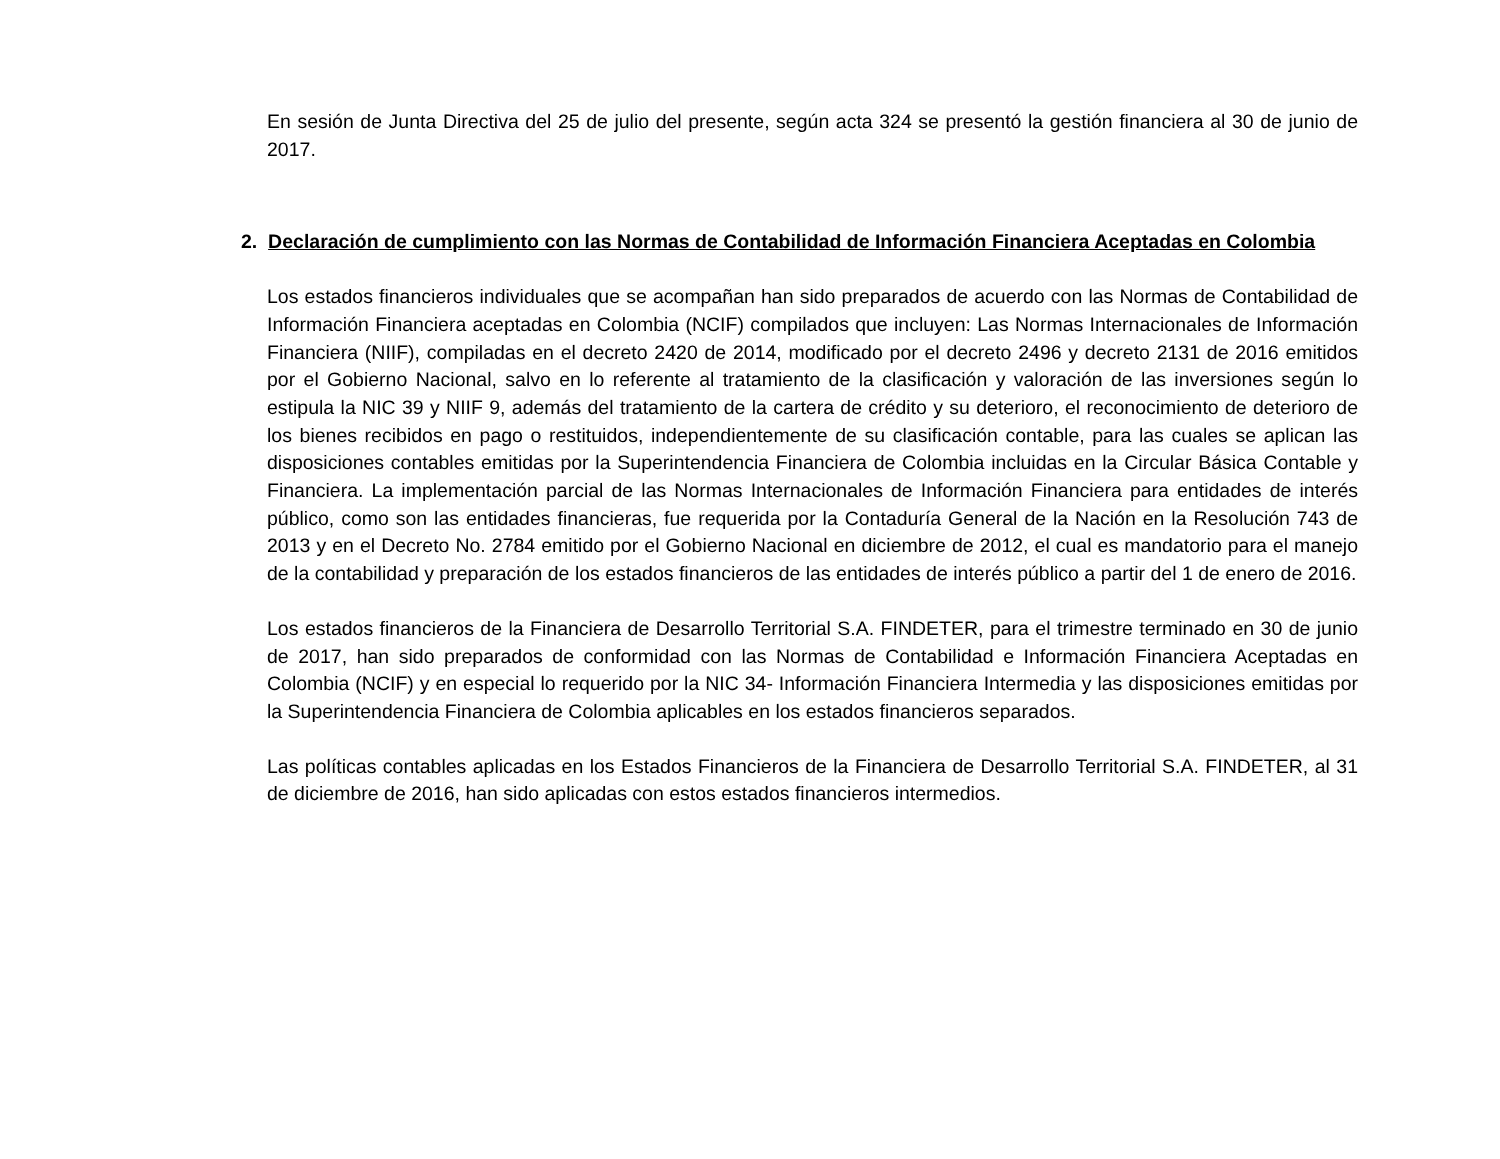En sesión de Junta Directiva del 25 de julio del presente, según acta 324 se presentó la gestión financiera al 30 de junio de 2017.
2. Declaración de cumplimiento con las Normas de Contabilidad de Información Financiera Aceptadas en Colombia
Los estados financieros individuales que se acompañan han sido preparados de acuerdo con las Normas de Contabilidad de Información Financiera aceptadas en Colombia (NCIF) compilados que incluyen: Las Normas Internacionales de Información Financiera (NIIF), compiladas en el decreto 2420 de 2014, modificado por el decreto 2496 y decreto 2131 de 2016 emitidos por el Gobierno Nacional, salvo en lo referente al tratamiento de la clasificación y valoración de las inversiones según lo estipula la NIC 39 y NIIF 9, además del tratamiento de la cartera de crédito y su deterioro, el reconocimiento de deterioro de los bienes recibidos en pago o restituidos, independientemente de su clasificación contable, para las cuales se aplican las disposiciones contables emitidas por la Superintendencia Financiera de Colombia incluidas en la Circular Básica Contable y Financiera. La implementación parcial de las Normas Internacionales de Información Financiera para entidades de interés público, como son las entidades financieras, fue requerida por la Contaduría General de la Nación en la Resolución 743 de 2013 y en el Decreto No. 2784 emitido por el Gobierno Nacional en diciembre de 2012, el cual es mandatorio para el manejo de la contabilidad y preparación de los estados financieros de las entidades de interés público a partir del 1 de enero de 2016.
Los estados financieros de la Financiera de Desarrollo Territorial S.A. FINDETER, para el trimestre terminado en 30 de junio de 2017, han sido preparados de conformidad con las Normas de Contabilidad e Información Financiera Aceptadas en Colombia (NCIF) y en especial lo requerido por la NIC 34- Información Financiera Intermedia y las disposiciones emitidas por la Superintendencia Financiera de Colombia aplicables en los estados financieros separados.
Las políticas contables aplicadas en los Estados Financieros de la Financiera de Desarrollo Territorial S.A. FINDETER, al 31 de diciembre de 2016, han sido aplicadas con estos estados financieros intermedios.